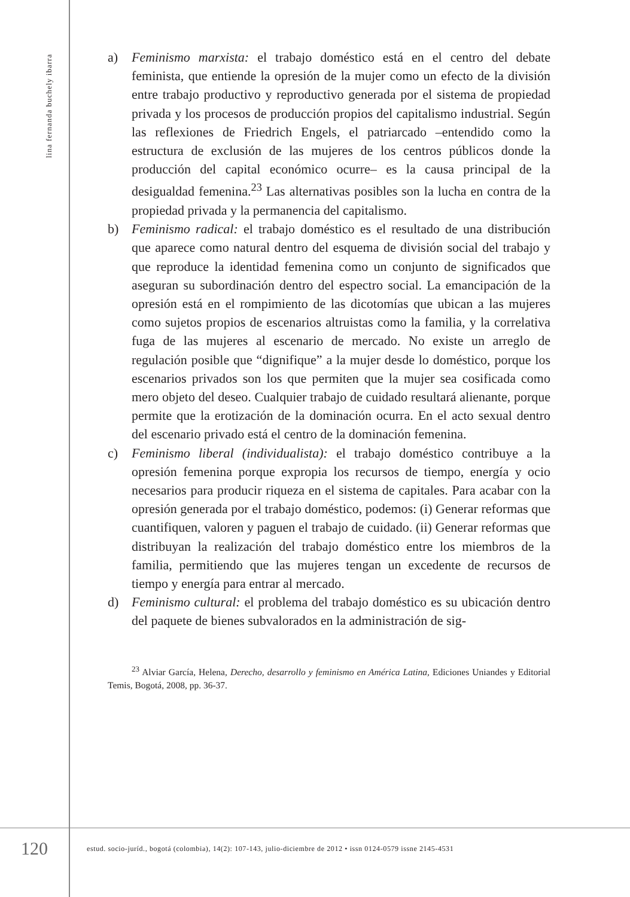lina fernanda buchely ibarra
a) Feminismo marxista: el trabajo doméstico está en el centro del debate feminista, que entiende la opresión de la mujer como un efecto de la división entre trabajo productivo y reproductivo generada por el sistema de propiedad privada y los procesos de producción propios del capitalismo industrial. Según las reflexiones de Friedrich Engels, el patriarcado –entendido como la estructura de exclusión de las mujeres de los centros públicos donde la producción del capital económico ocurre– es la causa principal de la desigualdad femenina.<sup>23</sup> Las alternativas posibles son la lucha en contra de la propiedad privada y la permanencia del capitalismo.
b) Feminismo radical: el trabajo doméstico es el resultado de una distribución que aparece como natural dentro del esquema de división social del trabajo y que reproduce la identidad femenina como un conjunto de significados que aseguran su subordinación dentro del espectro social. La emancipación de la opresión está en el rompimiento de las dicotomías que ubican a las mujeres como sujetos propios de escenarios altruistas como la familia, y la correlativa fuga de las mujeres al escenario de mercado. No existe un arreglo de regulación posible que “dignifique” a la mujer desde lo doméstico, porque los escenarios privados son los que permiten que la mujer sea cosificada como mero objeto del deseo. Cualquier trabajo de cuidado resultará alienante, porque permite que la erotización de la dominación ocurra. En el acto sexual dentro del escenario privado está el centro de la dominación femenina.
c) Feminismo liberal (individualista): el trabajo doméstico contribuye a la opresión femenina porque expropia los recursos de tiempo, energía y ocio necesarios para producir riqueza en el sistema de capitales. Para acabar con la opresión generada por el trabajo doméstico, podemos: (i) Generar reformas que cuantifiquen, valoren y paguen el trabajo de cuidado. (ii) Generar reformas que distribuyan la realización del trabajo doméstico entre los miembros de la familia, permitiendo que las mujeres tengan un excedente de recursos de tiempo y energía para entrar al mercado.
d) Feminismo cultural: el problema del trabajo doméstico es su ubicación dentro del paquete de bienes subvalorados en la administración de sig-
<sup>23</sup> Alviar García, Helena, Derecho, desarrollo y feminismo en América Latina, Ediciones Uniandes y Editorial Temis, Bogotá, 2008, pp. 36-37.
120
estud. socio-juríd., bogotá (colombia), 14(2): 107-143, julio-diciembre de 2012 • issn 0124-0579 issne 2145-4531